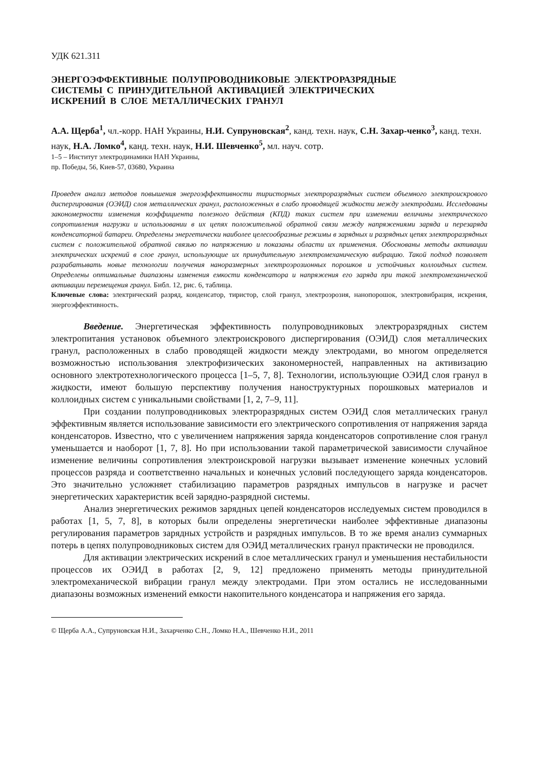УДК 621.311
ЭНЕРГОЭФФЕКТИВНЫЕ ПОЛУПРОВОДНИКОВЫЕ ЭЛЕКТРОРАЗРЯДНЫЕ
СИСТЕМЫ С ПРИНУДИТЕЛЬНОЙ АКТИВАЦИЕЙ ЭЛЕКТРИЧЕСКИХ
ИСКРЕНИЙ В СЛОЕ МЕТАЛЛИЧЕСКИХ ГРАНУЛ
А.А. Щерба<sup>1</sup>, чл.-корр. НАН Украины, Н.И. Супруновская<sup>2</sup>, канд. техн. наук, С.Н. Захар-ченко<sup>3</sup>, канд. техн. наук, Н.А. Ломко<sup>4</sup>, канд. техн. наук, Н.И. Шевченко<sup>5</sup>, мл. науч. сотр.
1–5 – Институт электродинамики НАН Украины,
пр. Победы, 56, Киев-57, 03680, Украина
Проведен анализ методов повышения энергоэффективности тиристорных электроразрядных систем объемного электроискрового диспергирования (ОЭИД) слоя металлических гранул, расположенных в слабо проводящей жидкости между электродами. Исследованы закономерности изменения коэффициента полезного действия (КПД) таких систем при изменении величины электрического сопротивления нагрузки и использовании в их цепях положительной обратной связи между напряжениями заряда и перезаряда конденсаторной батареи. Определены энергетически наиболее целесообразные режимы в зарядных и разрядных цепях электроразрядных систем с положительной обратной связью по напряжению и показаны области их применения. Обоснованы методы активации электрических искрений в слое гранул, использующие их принудительную электромеханическую вибрацию. Такой подход позволяет разрабатывать новые технологии получения наноразмерных электроэрозионных порошков и устойчивых коллоидных систем. Определены оптимальные диапазоны изменения емкости конденсатора и напряжения его заряда при такой электромеханической активации перемещения гранул. Библ. 12, рис. 6, таблица.
Ключевые слова: электрический разряд, конденсатор, тиристор, слой гранул, электроэрозия, нанопорошок, электровибрация, искрения, энергоэффективность.
Введение. Энергетическая эффективность полупроводниковых электроразрядных систем электропитания установок объемного электроискрового диспергирования (ОЭИД) слоя металлических гранул, расположенных в слабо проводящей жидкости между электродами, во многом определяется возможностью использования электрофизических закономерностей, направленных на активизацию основного электротехнологического процесса [1–5, 7, 8]. Технологии, использующие ОЭИД слоя гранул в жидкости, имеют большую перспективу получения наноструктурных порошковых материалов и коллоидных систем с уникальными свойствами [1, 2, 7–9, 11].
При создании полупроводниковых электроразрядных систем ОЭИД слоя металлических гранул эффективным является использование зависимости его электрического сопротивления от напряжения заряда конденсаторов. Известно, что с увеличением напряжения заряда конденсаторов сопротивление слоя гранул уменьшается и наоборот [1, 7, 8]. Но при использовании такой параметрической зависимости случайное изменение величины сопротивления электроискровой нагрузки вызывает изменение конечных условий процессов разряда и соответственно начальных и конечных условий последующего заряда конденсаторов. Это значительно усложняет стабилизацию параметров разрядных импульсов в нагрузке и расчет энергетических характеристик всей зарядно-разрядной системы.
Анализ энергетических режимов зарядных цепей конденсаторов исследуемых систем проводился в работах [1, 5, 7, 8], в которых были определены энергетически наиболее эффективные диапазоны регулирования параметров зарядных устройств и разрядных импульсов. В то же время анализ суммарных потерь в цепях полупроводниковых систем для ОЭИД металлических гранул практически не проводился.
Для активации электрических искрений в слое металлических гранул и уменьшения нестабильности процессов их ОЭИД в работах [2, 9, 12] предложено применять методы принудительной электромеханической вибрации гранул между электродами. При этом остались не исследованными диапазоны возможных изменений емкости накопительного конденсатора и напряжения его заряда.
© Щерба А.А., Супруновская Н.И., Захарченко С.Н., Ломко Н.А., Шевченко Н.И., 2011